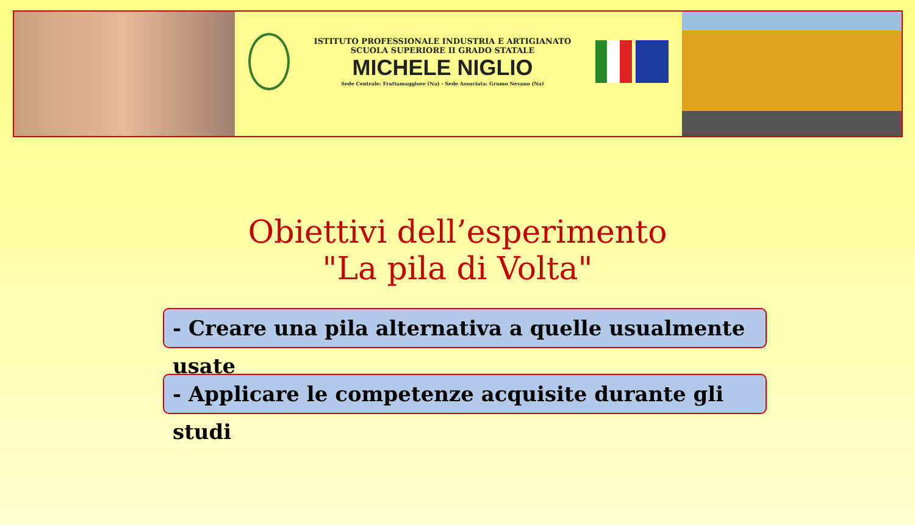ISTITUTO PROFESSIONALE INDUSTRIA E ARTIGIANATO
SCUOLA SUPERIORE II GRADO STATALE
MICHELE NIGLIO
Sede Centrale: Frattamaggiore (Na) - Sede Associata: Grumo Nevano (Na)
Obiettivi dell’esperimento
"La pila di Volta"
- Creare una pila alternativa a quelle usualmente usate
- Applicare le competenze acquisite durante gli studi